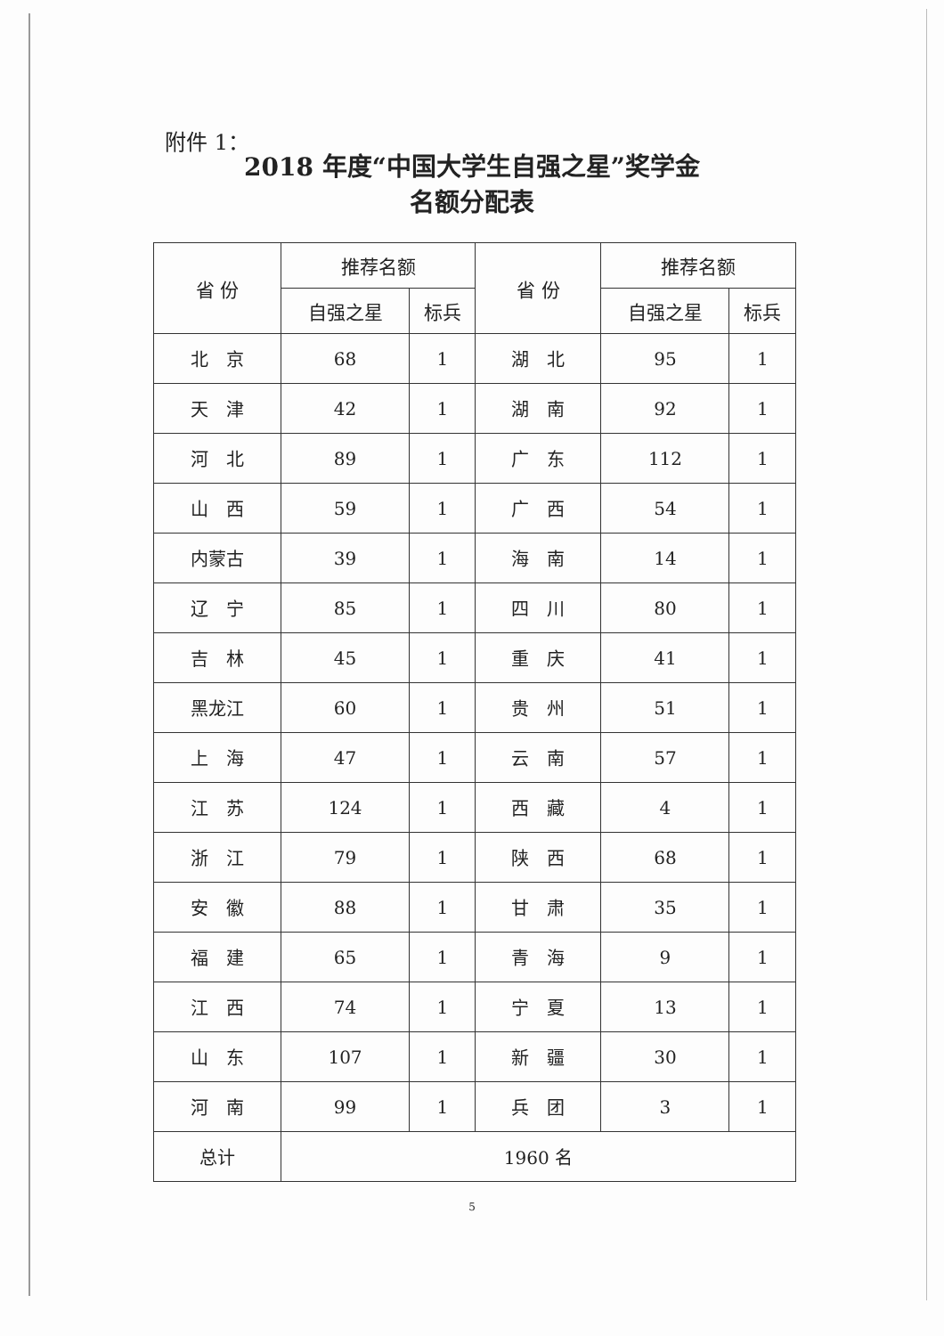附件 1：
2018 年度“中国大学生自强之星”奖学金
名额分配表
| 省 份 | 推荐名额 | | 省 份 | 推荐名额 | |
| --- | --- | --- | --- | --- | --- |
| | 自强之星 | 标兵 | | 自强之星 | 标兵 |
| 北 京 | 68 | 1 | 湖 北 | 95 | 1 |
| 天 津 | 42 | 1 | 湖 南 | 92 | 1 |
| 河 北 | 89 | 1 | 广 东 | 112 | 1 |
| 山 西 | 59 | 1 | 广 西 | 54 | 1 |
| 内蒙古 | 39 | 1 | 海 南 | 14 | 1 |
| 辽 宁 | 85 | 1 | 四 川 | 80 | 1 |
| 吉 林 | 45 | 1 | 重 庆 | 41 | 1 |
| 黑龙江 | 60 | 1 | 贵 州 | 51 | 1 |
| 上 海 | 47 | 1 | 云 南 | 57 | 1 |
| 江 苏 | 124 | 1 | 西 藏 | 4 | 1 |
| 浙 江 | 79 | 1 | 陕 西 | 68 | 1 |
| 安 徽 | 88 | 1 | 甘 肃 | 35 | 1 |
| 福 建 | 65 | 1 | 青 海 | 9 | 1 |
| 江 西 | 74 | 1 | 宁 夏 | 13 | 1 |
| 山 东 | 107 | 1 | 新 疆 | 30 | 1 |
| 河 南 | 99 | 1 | 兵 团 | 3 | 1 |
| 总计 | 1960 名 | | | | |
5